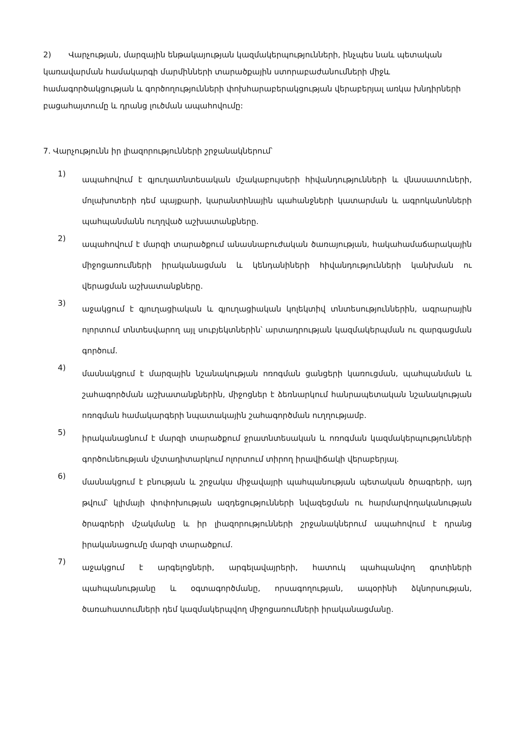2) Վարչության, մարզային ենթակայության կազմակերպությունների, ինչպես նաև պետական կառավարման համակարգի մարմինների տարածքային ստորաբաժանումների միջև համագործակցության և գործողությունների փոխհարաբերակցության վերաբերյալ առկա խնդիրների բացահայտումը և դրանց լուծման ապահովումը:
7. Վարչությունն իր լիազորությունների շրջանակներում՝
1)
ապահովում է գյուղատնտեսական մշակաբույսերի հիվանդությունների և վնասատուների, մոլախոտերի դեմ պայքարի, կարանտինային պահանջների կատարման և ագրոկանոնների պահպանմանն ուղղված աշխատանքները.
2)
ապահովում է մարզի տարածքում անասնաբուժական ծառայության, հակահամաճարակային միջոցառումների իրականացման և կենդանիների հիվանդությունների կանխման ու վերացման աշխատանքները.
3)
աջակցում է գյուղացիական և գյուղացիական կոլեկտիվ տնտեսություններին, ագրարային ոլորտում տնտեսվարող այլ սուբյեկտներին՝ արտադրության կազմակերպման ու զարգացման գործում.
4)
մասնակցում է մարզային նշանակության ոռոգման ցանցերի կառուցման, պահպանման և շահագործման աշխատանքներին, միջոցներ է ձեռնարկում հանրապետական նշանակության ոռոգման համակարգերի նպատակային շահագործման ուղղությամբ.
5)
իրականացնում է մարզի տարածքում ջրատնտեսական և ոռոգման կազմակերպությունների գործունեության մշտադիտարկում ոլորտում տիրող իրավիճակի վերաբերյալ.
6)
մասնակցում է բնության և շրջակա միջավայրի պահպանության պետական ծրագրերի, այդ թվում՝ կլիմայի փոփոխության ազդեցությունների նվազեցման ու հարմարվողականության ծրագրերի մշակմանը և իր լիազորությունների շրջանակներում ապահովում է դրանց իրականացումը մարզի տարածքում.
7)
աջակցում է արգելոցների, արգելավայրերի, հատուկ պահպանվող գոտիների պահպանությանը և օգտագործմանը, որսագողության, ապօրինի ձկնորսության, ծառահատումների դեմ կազմակերպվող միջոցառումների իրականացմանը.